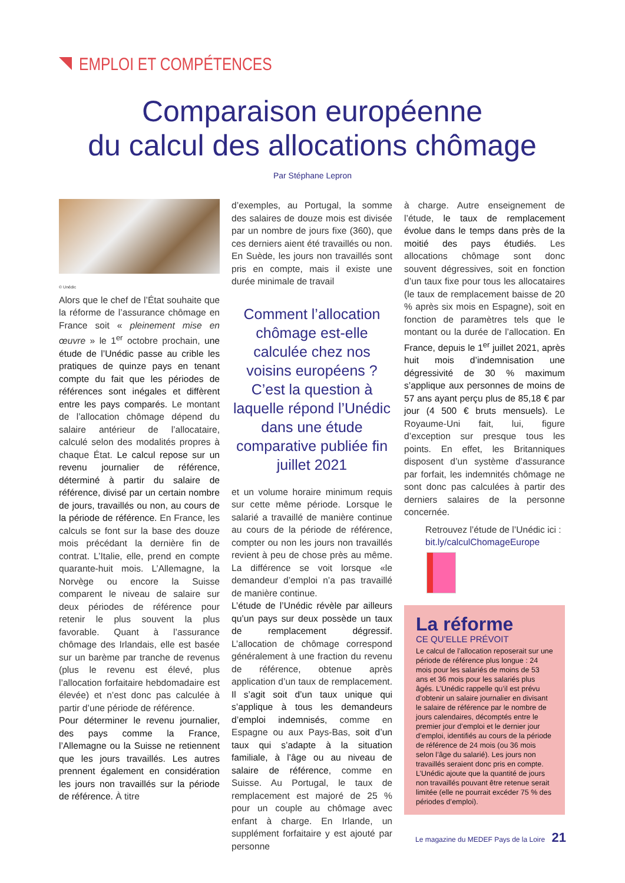EMPLOI ET COMPÉTENCES
Comparaison européenne
du calcul des allocations chômage
Par Stéphane Lepron
© Unédic
Alors que le chef de l’État souhaite que la réforme de l’assurance chômage en France soit « pleinement mise en œuvre » le 1<sup>er</sup> octobre prochain, une étude de l’Unédic passe au crible les pratiques de quinze pays en tenant compte du fait que les périodes de références sont inégales et diffèrent entre les pays comparés. Le montant de l’allocation chômage dépend du salaire antérieur de l’allocataire, calculé selon des modalités propres à chaque État. Le calcul repose sur un revenu journalier de référence, déterminé à partir du salaire de référence, divisé par un certain nombre de jours, travaillés ou non, au cours de la période de référence. En France, les calculs se font sur la base des douze mois précédant la dernière fin de contrat. L’Italie, elle, prend en compte quarante-huit mois. L’Allemagne, la Norvège ou encore la Suisse comparent le niveau de salaire sur deux périodes de référence pour retenir le plus souvent la plus favorable. Quant à l’assurance chômage des Irlandais, elle est basée sur un barème par tranche de revenus (plus le revenu est élevé, plus l’allocation forfaitaire hebdomadaire est élevée) et n’est donc pas calculée à partir d’une période de référence.
Pour déterminer le revenu journalier, des pays comme la France, l’Allemagne ou la Suisse ne retiennent que les jours travaillés. Les autres prennent également en considération les jours non travaillés sur la période de référence. À titre
d’exemples, au Portugal, la somme des salaires de douze mois est divisée par un nombre de jours fixe (360), que ces derniers aient été travaillés ou non. En Suède, les jours non travaillés sont pris en compte, mais il existe une durée minimale de travail
Comment l’allocation chômage est-elle calculée chez nos voisins européens ? C’est la question à laquelle répond l’Unédic dans une étude comparative publiée fin juillet 2021
et un volume horaire minimum requis sur cette même période. Lorsque le salarié a travaillé de manière continue au cours de la période de référence, compter ou non les jours non travaillés revient à peu de chose près au même. La différence se voit lorsque «le demandeur d’emploi n’a pas travaillé de manière continue.
L’étude de l’Unédic révèle par ailleurs qu’un pays sur deux possède un taux de remplacement dégressif. L’allocation de chômage correspond généralement à une fraction du revenu de référence, obtenue après application d’un taux de remplacement. Il s’agit soit d’un taux unique qui s’applique à tous les demandeurs d’emploi indemnisés, comme en Espagne ou aux Pays-Bas, soit d’un taux qui s’adapte à la situation familiale, à l’âge ou au niveau de salaire de référence, comme en Suisse. Au Portugal, le taux de remplacement est majoré de 25 % pour un couple au chômage avec enfant à charge. En Irlande, un supplément forfaitaire y est ajouté par personne
à charge. Autre enseignement de l’étude, le taux de remplacement évolue dans le temps dans près de la moitié des pays étudiés. Les allocations chômage sont donc souvent dégressives, soit en fonction d’un taux fixe pour tous les allocataires (le taux de remplacement baisse de 20 % après six mois en Espagne), soit en fonction de paramètres tels que le montant ou la durée de l’allocation. En France, depuis le 1<sup>er</sup> juillet 2021, après huit mois d’indemnisation une dégressivité de 30 % maximum s’applique aux personnes de moins de 57 ans ayant perçu plus de 85,18 € par jour (4 500 € bruts mensuels). Le Royaume-Uni fait, lui, figure d’exception sur presque tous les points. En effet, les Britanniques disposent d’un système d’assurance par forfait, les indemnités chômage ne sont donc pas calculées à partir des derniers salaires de la personne concernée.
Retrouvez l’étude de l’Unédic ici : bit.ly/calculChomageEurope
La réforme
CE QU’ELLE PRÉVOIT
Le calcul de l’allocation reposerait sur une période de référence plus longue : 24 mois pour les salariés de moins de 53 ans et 36 mois pour les salariés plus âgés. L’Unédic rappelle qu’il est prévu d’obtenir un salaire journalier en divisant le salaire de référence par le nombre de jours calendaires, décomptés entre le premier jour d’emploi et le dernier jour d’emploi, identifiés au cours de la période de référence de 24 mois (ou 36 mois selon l’âge du salarié). Les jours non travaillés seraient donc pris en compte. L’Unédic ajoute que la quantité de jours non travaillés pouvant être retenue serait limitée (elle ne pourrait excéder 75 % des périodes d’emploi).
Le magazine du MEDEF Pays de la Loire 21